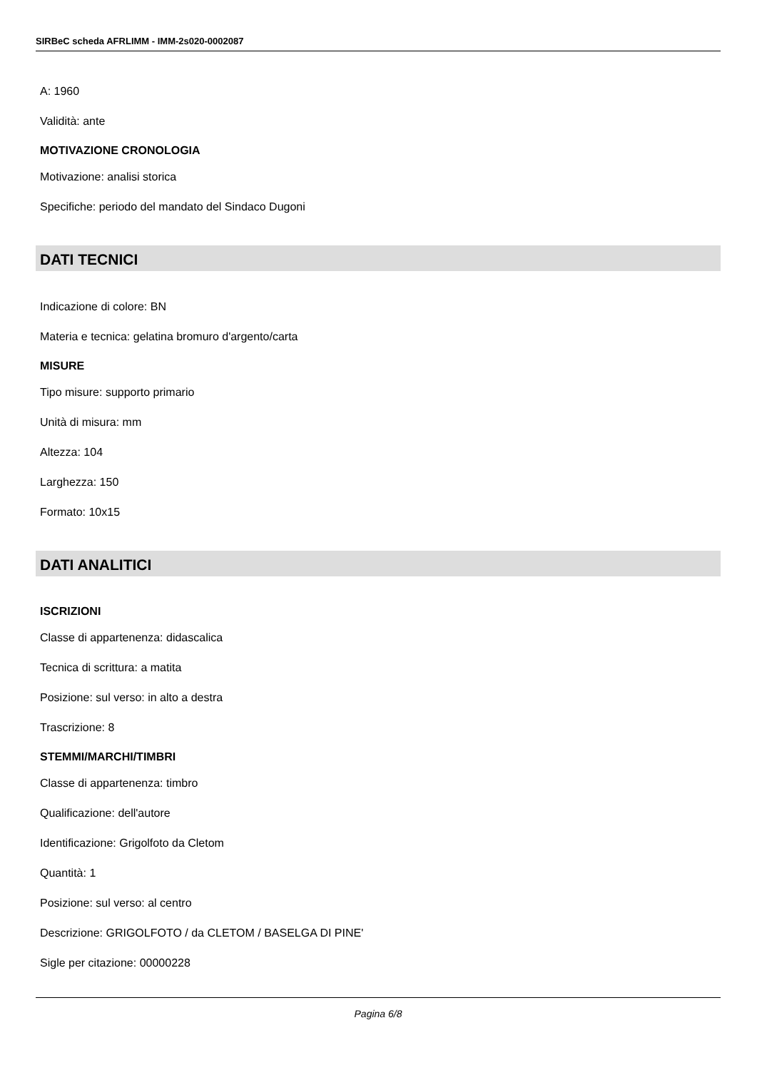SIRBeC scheda AFRLIMM - IMM-2s020-0002087
A: 1960
Validità: ante
MOTIVAZIONE CRONOLOGIA
Motivazione: analisi storica
Specifiche: periodo del mandato del Sindaco Dugoni
DATI TECNICI
Indicazione di colore: BN
Materia e tecnica: gelatina bromuro d'argento/carta
MISURE
Tipo misure: supporto primario
Unità di misura: mm
Altezza: 104
Larghezza: 150
Formato: 10x15
DATI ANALITICI
ISCRIZIONI
Classe di appartenenza: didascalica
Tecnica di scrittura: a matita
Posizione: sul verso: in alto a destra
Trascrizione: 8
STEMMI/MARCHI/TIMBRI
Classe di appartenenza: timbro
Qualificazione: dell'autore
Identificazione: Grigolfoto da Cletom
Quantità: 1
Posizione: sul verso: al centro
Descrizione: GRIGOLFOTO / da CLETOM / BASELGA DI PINE'
Sigle per citazione: 00000228
Pagina 6/8